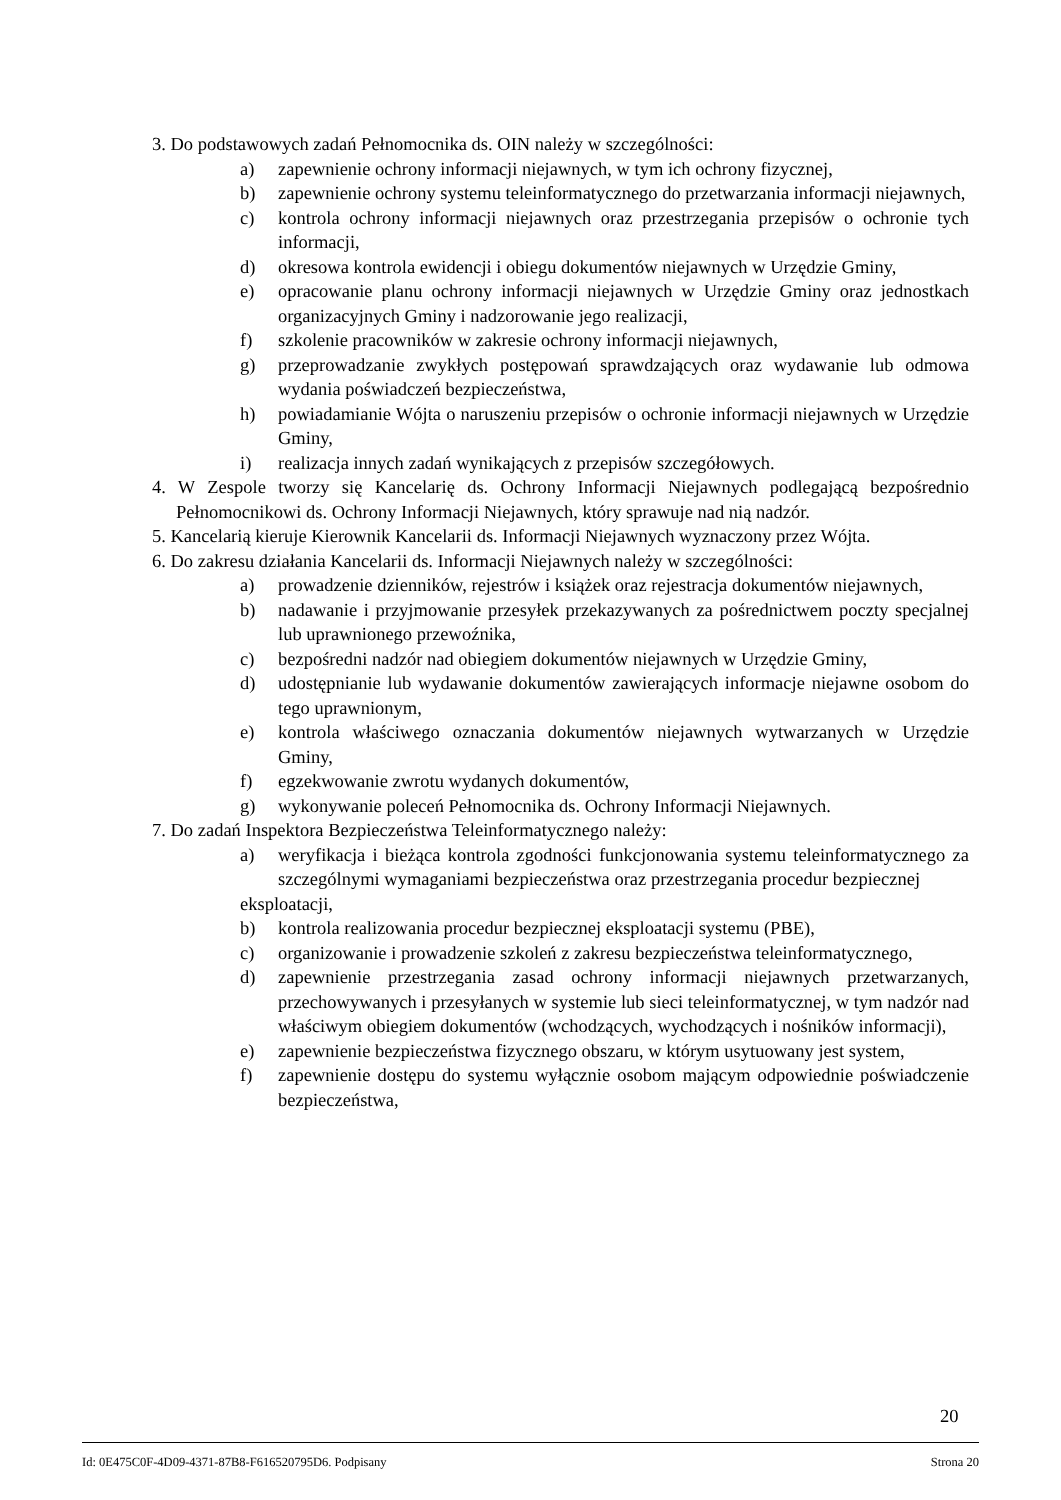3. Do podstawowych zadań Pełnomocnika ds. OIN należy w szczególności:
a) zapewnienie ochrony informacji niejawnych, w tym ich ochrony fizycznej,
b) zapewnienie ochrony systemu teleinformatycznego do przetwarzania informacji niejawnych,
c) kontrola ochrony informacji niejawnych oraz przestrzegania przepisów o ochronie tych informacji,
d) okresowa kontrola ewidencji i obiegu dokumentów niejawnych w Urzędzie Gminy,
e) opracowanie planu ochrony informacji niejawnych w Urzędzie Gminy oraz jednostkach organizacyjnych Gminy i nadzorowanie jego realizacji,
f) szkolenie pracowników w zakresie ochrony informacji niejawnych,
g) przeprowadzanie zwykłych postępowań sprawdzających oraz wydawanie lub odmowa wydania poświadczeń bezpieczeństwa,
h) powiadamianie Wójta o naruszeniu przepisów o ochronie informacji niejawnych w Urzędzie Gminy,
i) realizacja innych zadań wynikających z przepisów szczegółowych.
4. W Zespole tworzy się Kancelarię ds. Ochrony Informacji Niejawnych podlegającą bezpośrednio Pełnomocnikowi ds. Ochrony Informacji Niejawnych, który sprawuje nad nią nadzór.
5. Kancelarią kieruje Kierownik Kancelarii ds. Informacji Niejawnych wyznaczony przez Wójta.
6. Do zakresu działania Kancelarii ds. Informacji Niejawnych należy w szczególności:
a) prowadzenie dzienników, rejestrów i książek oraz rejestracja dokumentów niejawnych,
b) nadawanie i przyjmowanie przesyłek przekazywanych za pośrednictwem poczty specjalnej lub uprawnionego przewoźnika,
c) bezpośredni nadzór nad obiegiem dokumentów niejawnych w Urzędzie Gminy,
d) udostępnianie lub wydawanie dokumentów zawierających informacje niejawne osobom do tego uprawnionym,
e) kontrola właściwego oznaczania dokumentów niejawnych wytwarzanych w Urzędzie Gminy,
f) egzekwowanie zwrotu wydanych dokumentów,
g) wykonywanie poleceń Pełnomocnika ds. Ochrony Informacji Niejawnych.
7. Do zadań Inspektora Bezpieczeństwa Teleinformatycznego należy:
a) weryfikacja i bieżąca kontrola zgodności funkcjonowania systemu teleinformatycznego za szczególnymi wymaganiami bezpieczeństwa oraz przestrzegania procedur bezpiecznej
eksploatacji,
b) kontrola realizowania procedur bezpiecznej eksploatacji systemu (PBE),
c) organizowanie i prowadzenie szkoleń z zakresu bezpieczeństwa teleinformatycznego,
d) zapewnienie przestrzegania zasad ochrony informacji niejawnych przetwarzanych, przechowywanych i przesyłanych w systemie lub sieci teleinformatycznej, w tym nadzór nad właściwym obiegiem dokumentów (wchodzących, wychodzących i nośników informacji),
e) zapewnienie bezpieczeństwa fizycznego obszaru, w którym usytuowany jest system,
f) zapewnienie dostępu do systemu wyłącznie osobom mającym odpowiednie poświadczenie bezpieczeństwa,
20
Id: 0E475C0F-4D09-4371-87B8-F616520795D6. Podpisany Strona 20